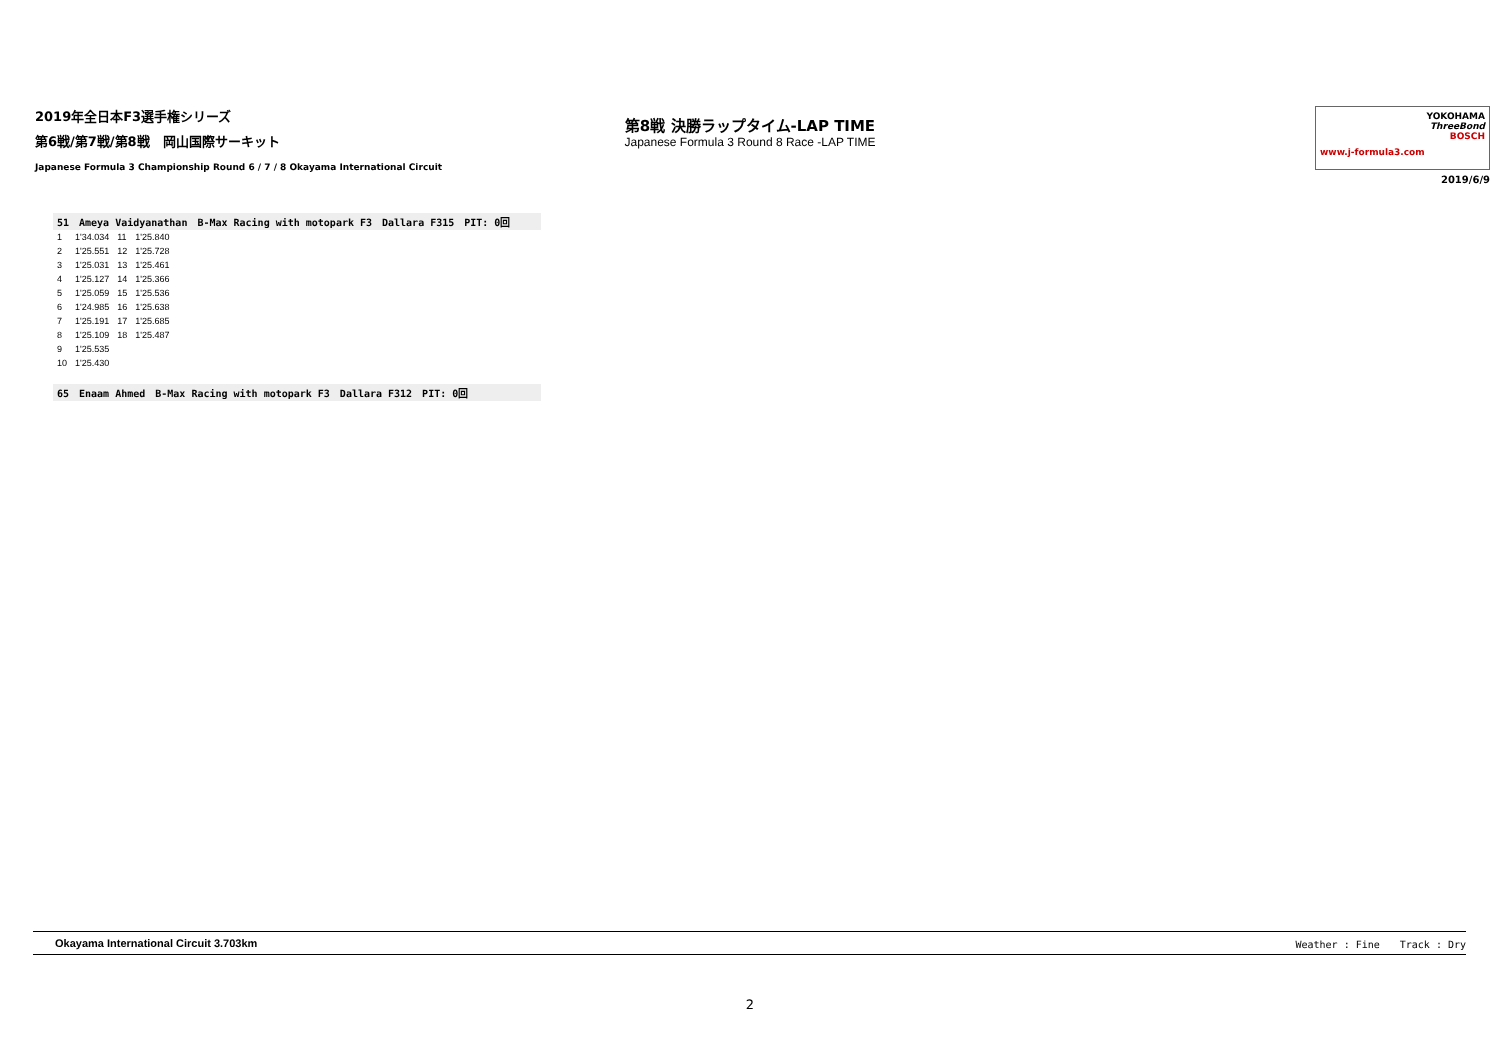2019年全日本F3選手権シリーズ
第6戦/第7戦/第8戦　岡山国際サーキット
Japanese Formula 3 Championship Round 6 / 7 / 8 Okayama International Circuit
第8戦 決勝ラップタイム-LAP TIME
Japanese Formula 3 Round 8 Race -LAP TIME
www.j-formula3.com
YOKOHAMA
ThreeBond
BOSCH
2019/6/9
51　Ameya Vaidyanathan　B-Max Racing with motopark F3　Dallara F315　PIT: 0回
| 1 | 1'34.034 | 11 | 1'25.840 |
| 2 | 1'25.551 | 12 | 1'25.728 |
| 3 | 1'25.031 | 13 | 1'25.461 |
| 4 | 1'25.127 | 14 | 1'25.366 |
| 5 | 1'25.059 | 15 | 1'25.536 |
| 6 | 1'24.985 | 16 | 1'25.638 |
| 7 | 1'25.191 | 17 | 1'25.685 |
| 8 | 1'25.109 | 18 | 1'25.487 |
| 9 | 1'25.535 | | |
| 10 | 1'25.430 | | |
65　Enaam Ahmed　B-Max Racing with motopark F3　Dallara F312　PIT: 0回
Okayama International Circuit 3.703km Weather : Fine　　Track : Dry
2